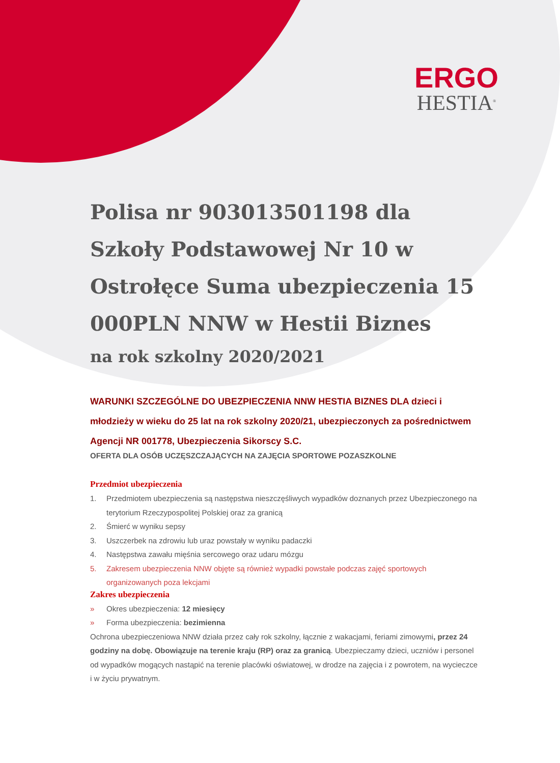ERGO
HESTIA<sup>®</sup>
Polisa nr 903013501198 dla Szkoły Podstawowej Nr 10 w Ostrołęce Suma ubezpieczenia 15 000PLN NNW w Hestii Biznes
na rok szkolny 2020/2021
WARUNKI SZCZEGÓLNE DO UBEZPIECZENIA NNW HESTIA BIZNES DLA dzieci i młodzieży w wieku do 25 lat na rok szkolny 2020/21, ubezpieczonych za pośrednictwem Agencji NR 001778, Ubezpieczenia Sikorscy S.C.
OFERTA DLA OSÓB UCZĘSZCZAJĄCYCH NA ZAJĘCIA SPORTOWE POZASZKOLNE
Przedmiot ubezpieczenia
1. Przedmiotem ubezpieczenia są następstwa nieszczęśliwych wypadków doznanych przez Ubezpieczonego na terytorium Rzeczypospolitej Polskiej oraz za granicą
2. Śmierć w wyniku sepsy
3. Uszczerbek na zdrowiu lub uraz powstały w wyniku padaczki
4. Następstwa zawału mięśnia sercowego oraz udaru mózgu
5. Zakresem ubezpieczenia NNW objęte są również wypadki powstałe podczas zajęć sportowych organizowanych poza lekcjami
Zakres ubezpieczenia
» Okres ubezpieczenia: 12 miesięcy
» Forma ubezpieczenia: bezimienna
Ochrona ubezpieczeniowa NNW działa przez cały rok szkolny, łącznie z wakacjami, feriami zimowymi, przez 24 godziny na dobę. Obowiązuje na terenie kraju (RP) oraz za granicą. Ubezpieczamy dzieci, uczniów i personel od wypadków mogących nastąpić na terenie placówki oświatowej, w drodze na zajęcia i z powrotem, na wycieczce i w życiu prywatnym.